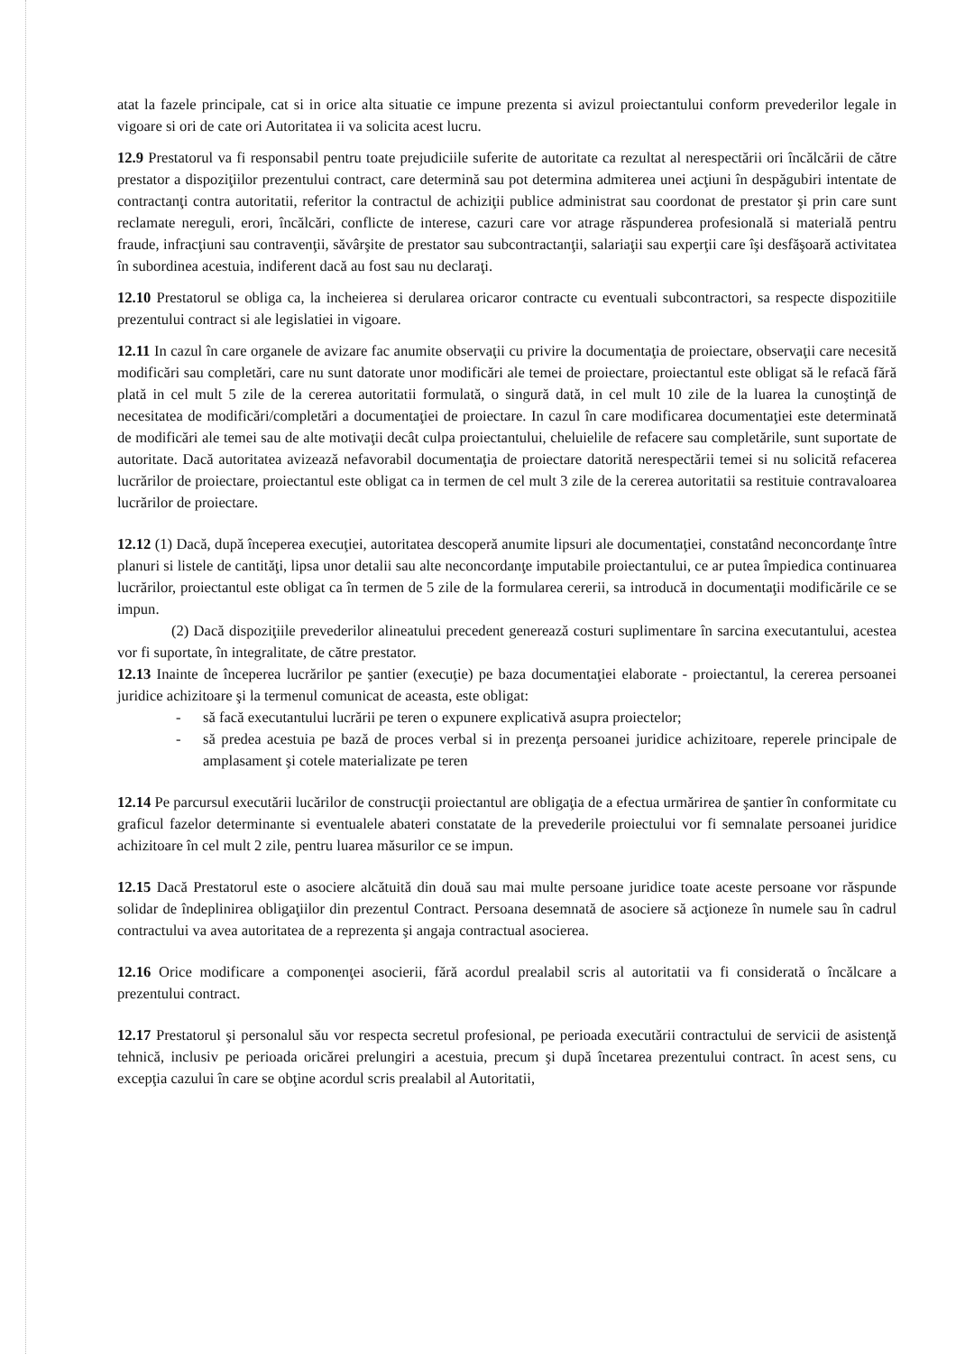atat la fazele principale, cat si in orice alta situatie ce impune prezenta si avizul proiectantului conform prevederilor legale in vigoare si ori de cate ori Autoritatea ii va solicita acest lucru.
12.9 Prestatorul va fi responsabil pentru toate prejudiciile suferite de autoritate ca rezultat al nerespectării ori încălcării de către prestator a dispoziţiilor prezentului contract, care determină sau pot determina admiterea unei acţiuni în despăgubiri intentate de contractanţi contra autoritatii, referitor la contractul de achiziţii publice administrat sau coordonat de prestator şi prin care sunt reclamate nereguli, erori, încălcări, conflicte de interese, cazuri care vor atrage răspunderea profesională si materială pentru fraude, infracţiuni sau contravenţii, săvârşite de prestator sau subcontractanţii, salariaţii sau experţii care îşi desfăşoară activitatea în subordinea acestuia, indiferent dacă au fost sau nu declaraţi.
12.10 Prestatorul se obliga ca, la incheierea si derularea oricaror contracte cu eventuali subcontractori, sa respecte dispozitiile prezentului contract si ale legislatiei in vigoare.
12.11 In cazul în care organele de avizare fac anumite observaţii cu privire la documentaţia de proiectare, observaţii care necesită modificări sau completări, care nu sunt datorate unor modificări ale temei de proiectare, proiectantul este obligat să le refacă fără plată in cel mult 5 zile de la cererea autoritatii formulată, o singură dată, in cel mult 10 zile de la luarea la cunoştinţă de necesitatea de modificări/completări a documentaţiei de proiectare. In cazul în care modificarea documentaţiei este determinată de modificări ale temei sau de alte motivaţii decât culpa proiectantului, cheluielile de refacere sau completările, sunt suportate de autoritate. Dacă autoritatea avizează nefavorabil documentaţia de proiectare datorită nerespectării temei si nu solicită refacerea lucrărilor de proiectare, proiectantul este obligat ca in termen de cel mult 3 zile de la cererea autoritatii sa restituie contravaloarea lucrărilor de proiectare.
12.12 (1) Dacă, după începerea execuţiei, autoritatea descoperă anumite lipsuri ale documentaţiei, constatând neconcordanţe între planuri si listele de cantităţi, lipsa unor detalii sau alte neconcordanţe imputabile proiectantului, ce ar putea împiedica continuarea lucrărilor, proiectantul este obligat ca în termen de 5 zile de la formularea cererii, sa introducă in documentaţii modificările ce se impun.
(2) Dacă dispoziţiile prevederilor alineatului precedent generează costuri suplimentare în sarcina executantului, acestea vor fi suportate, în integralitate, de către prestator.
12.13 Inainte de începerea lucrărilor pe şantier (execuţie) pe baza documentaţiei elaborate - proiectantul, la cererea persoanei juridice achizitoare şi la termenul comunicat de aceasta, este obligat:
- să facă executantului lucrării pe teren o expunere explicativă asupra proiectelor;
- să predea acestuia pe bază de proces verbal si in prezenţa persoanei juridice achizitoare, reperele principale de amplasament şi cotele materializate pe teren
12.14 Pe parcursul executării lucărilor de construcţii proiectantul are obligaţia de a efectua urmărirea de şantier în conformitate cu graficul fazelor determinante si eventualele abateri constatate de la prevederile proiectului vor fi semnalate persoanei juridice achizitoare în cel mult 2 zile, pentru luarea măsurilor ce se impun.
12.15 Dacă Prestatorul este o asociere alcătuită din două sau mai multe persoane juridice toate aceste persoane vor răspunde solidar de îndeplinirea obligaţiilor din prezentul Contract. Persoana desemnată de asociere să acţioneze în numele sau în cadrul contractului va avea autoritatea de a reprezenta şi angaja contractual asocierea.
12.16 Orice modificare a componenţei asocierii, fără acordul prealabil scris al autoritatii va fi considerată o încălcare a prezentului contract.
12.17 Prestatorul şi personalul său vor respecta secretul profesional, pe perioada executării contractului de servicii de asistenţă tehnică, inclusiv pe perioada oricărei prelungiri a acestuia, precum şi după încetarea prezentului contract. în acest sens, cu excepţia cazului în care se obţine acordul scris prealabil al Autoritatii,